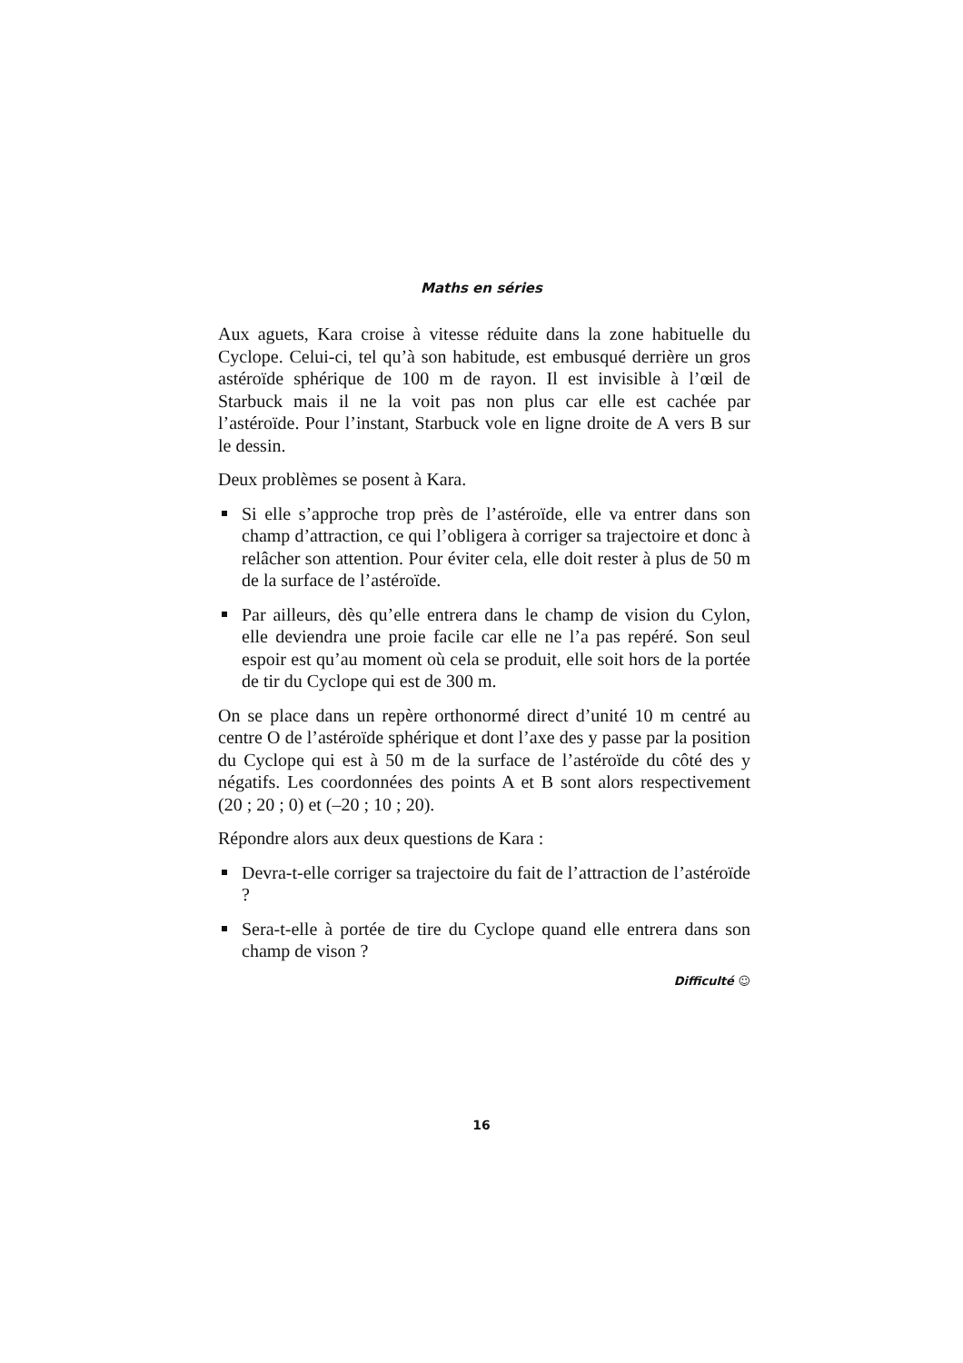Maths en séries
Aux aguets, Kara croise à vitesse réduite dans la zone habituelle du Cyclope. Celui-ci, tel qu’à son habitude, est embusqué derrière un gros astéroïde sphérique de 100 m de rayon. Il est invisible à l’œil de Starbuck mais il ne la voit pas non plus car elle est cachée par l’astéroïde. Pour l’instant, Starbuck vole en ligne droite de A vers B sur le dessin.
Deux problèmes se posent à Kara.
Si elle s’approche trop près de l’astéroïde, elle va entrer dans son champ d’attraction, ce qui l’obligera à corriger sa trajectoire et donc à relâcher son attention. Pour éviter cela, elle doit rester à plus de 50 m de la surface de l’astéroïde.
Par ailleurs, dès qu’elle entrera dans le champ de vision du Cylon, elle deviendra une proie facile car elle ne l’a pas repéré. Son seul espoir est qu’au moment où cela se produit, elle soit hors de la portée de tir du Cyclope qui est de 300 m.
On se place dans un repère orthonormé direct d’unité 10 m centré au centre O de l’astéroïde sphérique et dont l’axe des y passe par la position du Cyclope qui est à 50 m de la surface de l’astéroïde du côté des y négatifs. Les coordonnées des points A et B sont alors respectivement (20 ; 20 ; 0) et (–20 ; 10 ; 20).
Répondre alors aux deux questions de Kara :
Devra-t-elle corriger sa trajectoire du fait de l’attraction de l’astéroïde ?
Sera-t-elle à portée de tire du Cyclope quand elle entrera dans son champ de vison ?
Difficulté ☺
16